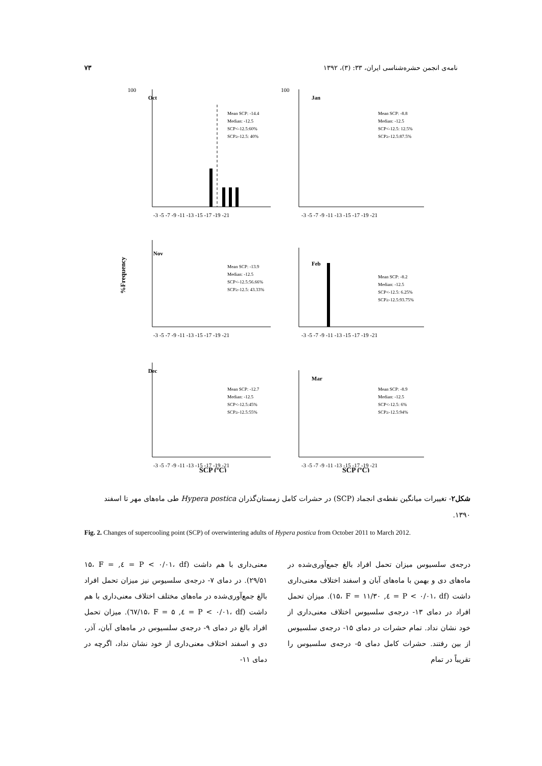۷۳ نامه‌ی انجمن حشره‌شناسی ایران، ۳۳: (۳)، ۱۳۹۲
100
Oct
Mean SCP: -14.4
Median: -12.5
SCP<-12.5:60%
SCP≥-12.5: 40%
-3 -5 -7 -9 -11 -13 -15 -17 -19 -21
100
Jan
Mean SCP: -8.8
Median: -12.5
SCP<-12.5: 12.5%
SCP≥-12.5:87.5%
-3 -5 -7 -9 -11 -13 -15 -17 -19 -21
%Frequency
Nov
Feb
Mean SCP: -13.9
Median: -12.5
SCP<-12.5:56.66%
SCP≥-12.5: 43.33%
Mean SCP: -8.2
Median: -12.5
SCP<-12.5: 6.25%
SCP≥-12.5:93.75%
-3 -5 -7 -9 -11 -13 -15 -17 -19 -21
-3 -5 -7 -9 -11 -13 -15 -17 -19 -21
Dec
Mar
Mean SCP: -12.7
Median: -12.5
SCP<-12.5:45%
SCP≥-12.5:55%
Mean SCP: -8.9
Median: -12.5
SCP<-12.5: 6%
SCP≥-12.5:94%
-3 -5 -7 -9 -11 -13 -15 -17 -19 -21
-3 -5 -7 -9 -11 -13 -15 -17 -19 -21
SCP (ºC)
SCP (ºC)
شکل۲- تغییرات میانگین نقطه‌ی انجماد (SCP) در حشرات کامل زمستان‌گذران Hypera postica طی ماه‌های مهر تا اسفند ۱۳۹۰.
Fig. 2. Changes of supercooling point (SCP) of overwintering adults of Hypera postica from October 2011 to March 2012.
معنی‌داری با هم داشت (P < ۰/۰۱، df = ٤, ۱۵، F = ۲۹/۵۱). در دمای ۷- درجه‌ی سلسیوس نیز میزان تحمل افراد بالغ جمع‌آوری‌شده در ماه‌های مختلف اختلاف معنی‌داری با هم داشت (P < ۰/۰۱، df = ٤, ۱۵، F = ۵/٦۷). میزان تحمل افراد بالغ در دمای ۹- درجه‌ی سلسیوس در ماه‌های آبان، آذر، دی و اسفند اختلاف معنی‌داری از خود نشان نداد، اگرچه در دمای ۱۱-
درجه‌ی سلسیوس میزان تحمل افراد بالغ جمع‌آوری‌شده در ماه‌های دی و بهمن با ماه‌های آبان و اسفند اختلاف معنی‌داری داشت (P < ۰/۰۱، df = ٤, ۱۵، F = ۱۱/۳۰). میزان تحمل افراد در دمای ۱۳- درجه‌ی سلسیوس اختلاف معنی‌داری از خود نشان نداد. تمام حشرات در دمای ۱۵- درجه‌ی سلسیوس از بین رفتند. حشرات کامل دمای ۵- درجه‌ی سلسیوس را تقریباً در تمام